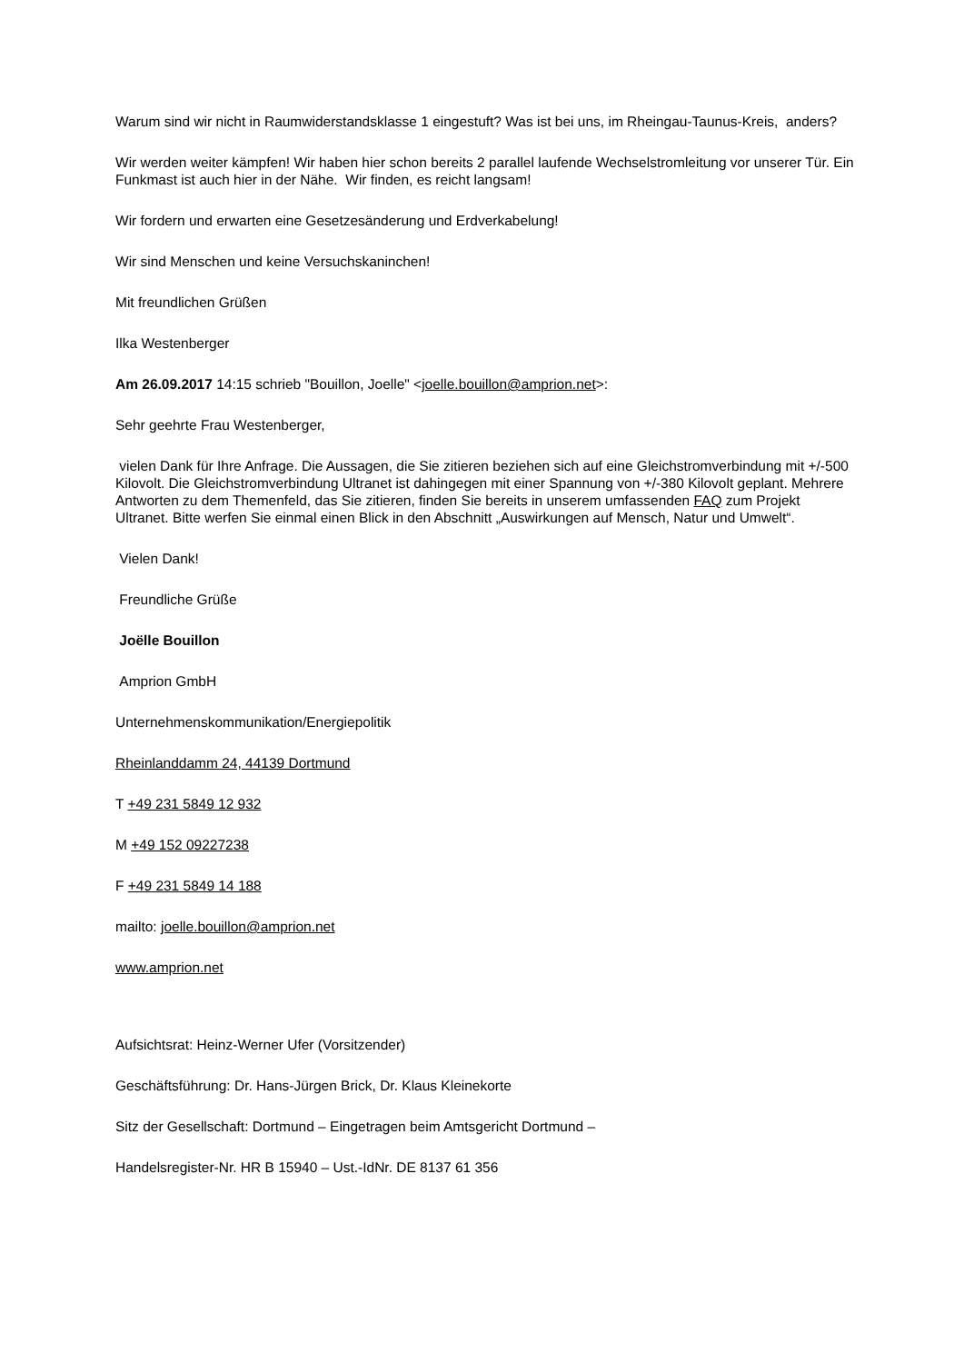Warum sind wir nicht in Raumwiderstandsklasse 1 eingestuft? Was ist bei uns, im Rheingau-Taunus-Kreis, anders?
Wir werden weiter kämpfen! Wir haben hier schon bereits 2 parallel laufende Wechselstromleitung vor unserer Tür. Ein Funkmast ist auch hier in der Nähe. Wir finden, es reicht langsam!
Wir fordern und erwarten eine Gesetzesänderung und Erdverkabelung!
Wir sind Menschen und keine Versuchskaninchen!
Mit freundlichen Grüßen
Ilka Westenberger
Am 26.09.2017 14:15 schrieb "Bouillon, Joelle" <joelle.bouillon@amprion.net>:
Sehr geehrte Frau Westenberger,
vielen Dank für Ihre Anfrage. Die Aussagen, die Sie zitieren beziehen sich auf eine Gleichstromverbindung mit +/-500 Kilovolt. Die Gleichstromverbindung Ultranet ist dahingegen mit einer Spannung von +/-380 Kilovolt geplant. Mehrere Antworten zu dem Themenfeld, das Sie zitieren, finden Sie bereits in unserem umfassenden FAQ zum Projekt Ultranet. Bitte werfen Sie einmal einen Blick in den Abschnitt „Auswirkungen auf Mensch, Natur und Umwelt“.
Vielen Dank!
Freundliche Grüße
Joëlle Bouillon
Amprion GmbH
Unternehmenskommunikation/Energiepolitik
Rheinlanddamm 24, 44139 Dortmund
T +49 231 5849 12 932
M +49 152 09227238
F +49 231 5849 14 188
mailto: joelle.bouillon@amprion.net
www.amprion.net
Aufsichtsrat: Heinz-Werner Ufer (Vorsitzender)
Geschäftsführung: Dr. Hans-Jürgen Brick, Dr. Klaus Kleinekorte
Sitz der Gesellschaft: Dortmund – Eingetragen beim Amtsgericht Dortmund –
Handelsregister-Nr. HR B 15940 – Ust.-IdNr. DE 8137 61 356